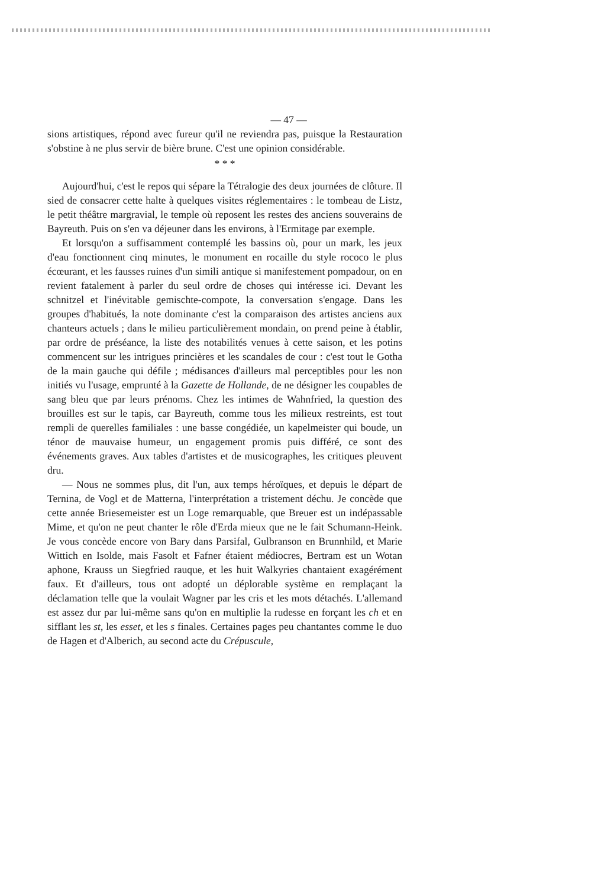— 47 —
sions artistiques, répond avec fureur qu'il ne reviendra pas, puisque la Restauration s'obstine à ne plus servir de bière brune. C'est une opinion considérable.
* * *
Aujourd'hui, c'est le repos qui sépare la Tétralogie des deux journées de clôture. Il sied de consacrer cette halte à quelques visites réglementaires : le tombeau de Listz, le petit théâtre margravial, le temple où reposent les restes des anciens souverains de Bayreuth. Puis on s'en va déjeuner dans les environs, à l'Ermitage par exemple.
Et lorsqu'on a suffisamment contemplé les bassins où, pour un mark, les jeux d'eau fonctionnent cinq minutes, le monument en rocaille du style rococo le plus écœurant, et les fausses ruines d'un simili antique si manifestement pompadour, on en revient fatalement à parler du seul ordre de choses qui intéresse ici. Devant les schnitzel et l'inévitable gemischte-compote, la conversation s'engage. Dans les groupes d'habitués, la note dominante c'est la comparaison des artistes anciens aux chanteurs actuels ; dans le milieu particulièrement mondain, on prend peine à établir, par ordre de préséance, la liste des notabilités venues à cette saison, et les potins commencent sur les intrigues princières et les scandales de cour : c'est tout le Gotha de la main gauche qui défile ; médisances d'ailleurs mal perceptibles pour les non initiés vu l'usage, emprunté à la Gazette de Hollande, de ne désigner les coupables de sang bleu que par leurs prénoms. Chez les intimes de Wahnfried, la question des brouilles est sur le tapis, car Bayreuth, comme tous les milieux restreints, est tout rempli de querelles familiales : une basse congédiée, un kapelmeister qui boude, un ténor de mauvaise humeur, un engagement promis puis différé, ce sont des événements graves. Aux tables d'artistes et de musicographes, les critiques pleuvent dru.
— Nous ne sommes plus, dit l'un, aux temps héroïques, et depuis le départ de Ternina, de Vogl et de Matterna, l'interprétation a tristement déchu. Je concède que cette année Briesemeister est un Loge remarquable, que Breuer est un indépassable Mime, et qu'on ne peut chanter le rôle d'Erda mieux que ne le fait Schumann-Heink. Je vous concède encore von Bary dans Parsifal, Gulbranson en Brunnhild, et Marie Wittich en Isolde, mais Fasolt et Fafner étaient médiocres, Bertram est un Wotan aphone, Krauss un Siegfried rauque, et les huit Walkyries chantaient exagérément faux. Et d'ailleurs, tous ont adopté un déplorable système en remplaçant la déclamation telle que la voulait Wagner par les cris et les mots détachés. L'allemand est assez dur par lui-même sans qu'on en multiplie la rudesse en forçant les ch et en sifflant les st, les esset, et les s finales. Certaines pages peu chantantes comme le duo de Hagen et d'Alberich, au second acte du Crépuscule,